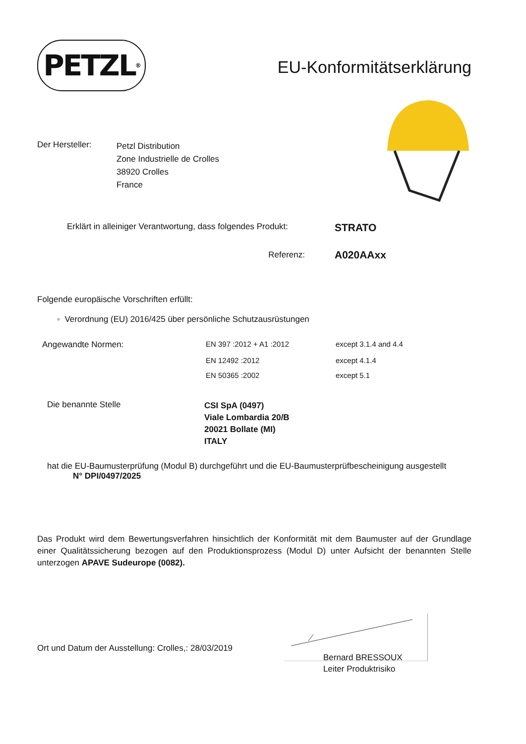PETZL<sup>®</sup>
EU-Konformitätserklärung
| Der Hersteller: | Petzl Distribution Zone Industrielle de Crolles 38920 Crolles France |
| Erklärt in alleiniger Verantwortung, dass folgendes Produkt: | STRATO |
| Referenz: | A020AAxx |
Folgende europäische Vorschriften erfüllt:
◦ Verordnung (EU) 2016/425 über persönliche Schutzausrüstungen
| Angewandte Normen: | EN 397 :2012 + A1 :2012 | except 3.1.4 and 4.4 |
| | EN 12492 :2012 | except 4.1.4 |
| | EN 50365 :2002 | except 5.1 |
| Die benannte Stelle | CSI SpA (0497) Viale Lombardia 20/B 20021 Bollate (MI) ITALY |
hat die EU-Baumusterprüfung (Modul B) durchgeführt und die EU-Baumusterprüfbescheinigung ausgestellt
N° DPI/0497/2025
Das Produkt wird dem Bewertungsverfahren hinsichtlich der Konformität mit dem Baumuster auf der Grundlage einer Qualitätssicherung bezogen auf den Produktionsprozess (Modul D) unter Aufsicht der benannten Stelle unterzogen APAVE Sudeurope (0082).
Ort und Datum der Ausstellung: Crolles,: 28/03/2019
Bernard BRESSOUX
Leiter Produktrisiko